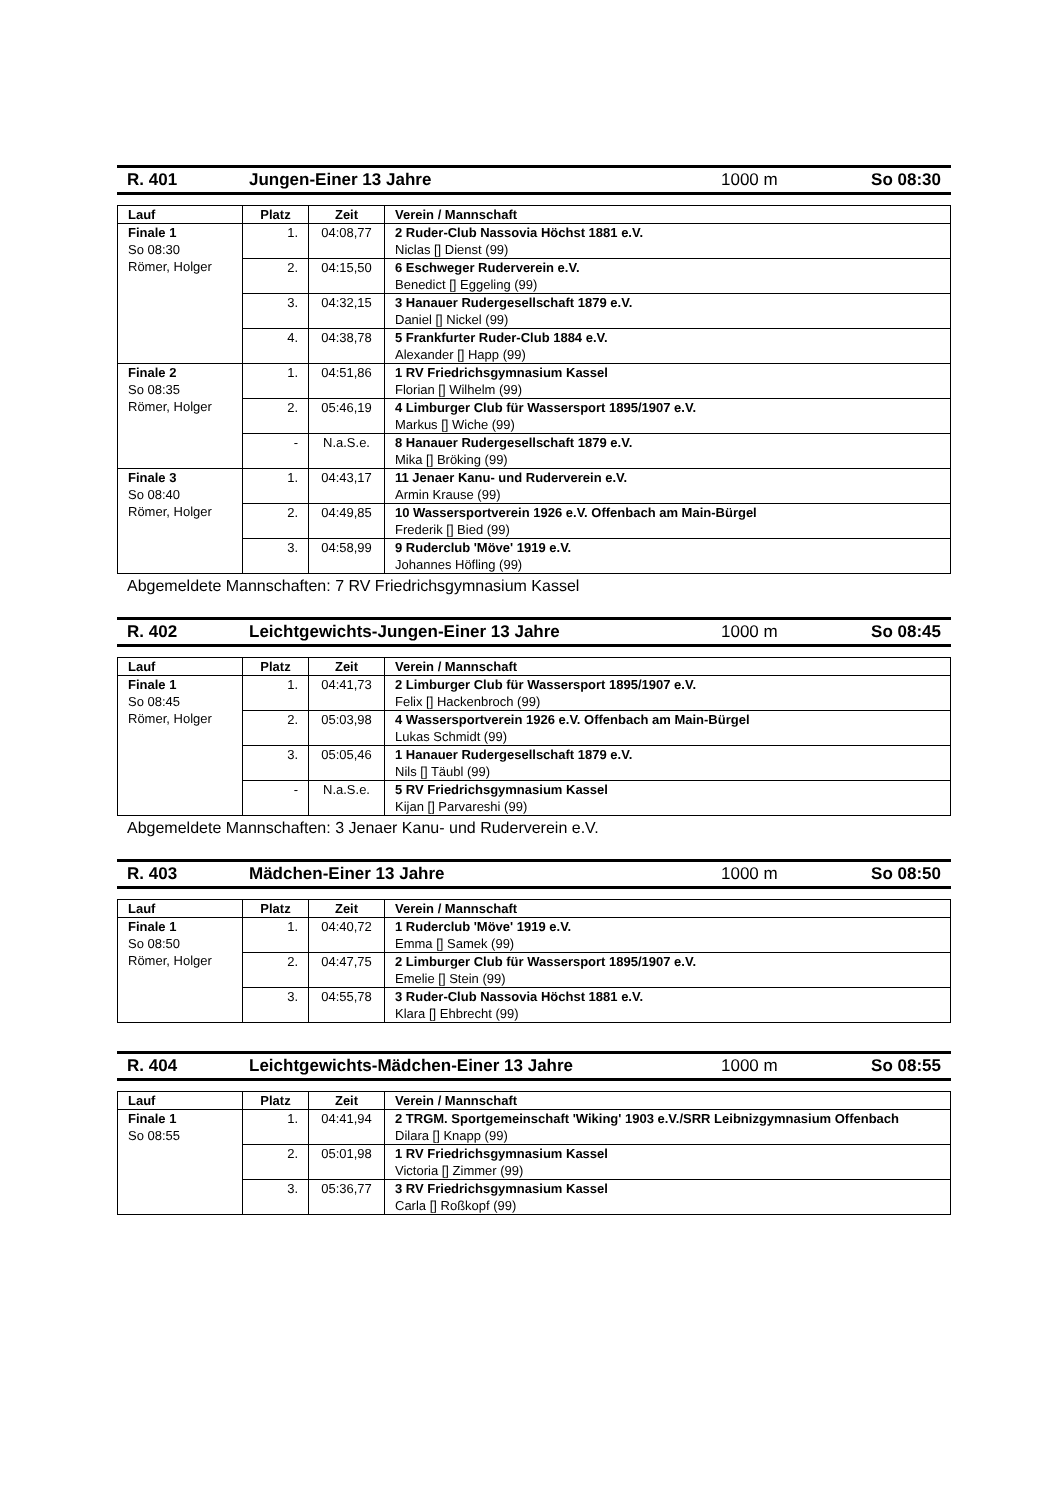R. 401 Jungen-Einer 13 Jahre 1000 m So 08:30
| Lauf | Platz | Zeit | Verein / Mannschaft |
| --- | --- | --- | --- |
| Finale 1 So 08:30 Römer, Holger | 1. | 04:08,77 | 2 Ruder-Club Nassovia Höchst 1881 e.V. Niclas [] Dienst (99) |
| | 2. | 04:15,50 | 6 Eschweger Ruderverein e.V. Benedict [] Eggeling (99) |
| | 3. | 04:32,15 | 3 Hanauer Rudergesellschaft 1879 e.V. Daniel [] Nickel (99) |
| | 4. | 04:38,78 | 5 Frankfurter Ruder-Club 1884 e.V. Alexander [] Happ (99) |
| Finale 2 So 08:35 Römer, Holger | 1. | 04:51,86 | 1 RV Friedrichsgymnasium Kassel Florian [] Wilhelm (99) |
| | 2. | 05:46,19 | 4 Limburger Club für Wassersport 1895/1907 e.V. Markus [] Wiche (99) |
| | - | N.a.S.e. | 8 Hanauer Rudergesellschaft 1879 e.V. Mika [] Bröking (99) |
| Finale 3 So 08:40 Römer, Holger | 1. | 04:43,17 | 11 Jenaer Kanu- und Ruderverein e.V. Armin Krause (99) |
| | 2. | 04:49,85 | 10 Wassersportverein 1926 e.V. Offenbach am Main-Bürgel Frederik [] Bied (99) |
| | 3. | 04:58,99 | 9 Ruderclub 'Möve' 1919 e.V. Johannes Höfling (99) |
Abgemeldete Mannschaften: 7 RV Friedrichsgymnasium Kassel
R. 402 Leichtgewichts-Jungen-Einer 13 Jahre 1000 m So 08:45
| Lauf | Platz | Zeit | Verein / Mannschaft |
| --- | --- | --- | --- |
| Finale 1 So 08:45 Römer, Holger | 1. | 04:41,73 | 2 Limburger Club für Wassersport 1895/1907 e.V. Felix [] Hackenbroch (99) |
| | 2. | 05:03,98 | 4 Wassersportverein 1926 e.V. Offenbach am Main-Bürgel Lukas Schmidt (99) |
| | 3. | 05:05,46 | 1 Hanauer Rudergesellschaft 1879 e.V. Nils [] Täubl (99) |
| | - | N.a.S.e. | 5 RV Friedrichsgymnasium Kassel Kijan [] Parvareshi (99) |
Abgemeldete Mannschaften: 3 Jenaer Kanu- und Ruderverein e.V.
R. 403 Mädchen-Einer 13 Jahre 1000 m So 08:50
| Lauf | Platz | Zeit | Verein / Mannschaft |
| --- | --- | --- | --- |
| Finale 1 So 08:50 Römer, Holger | 1. | 04:40,72 | 1 Ruderclub 'Möve' 1919 e.V. Emma [] Samek (99) |
| | 2. | 04:47,75 | 2 Limburger Club für Wassersport 1895/1907 e.V. Emelie [] Stein (99) |
| | 3. | 04:55,78 | 3 Ruder-Club Nassovia Höchst 1881 e.V. Klara [] Ehbrecht (99) |
R. 404 Leichtgewichts-Mädchen-Einer 13 Jahre 1000 m So 08:55
| Lauf | Platz | Zeit | Verein / Mannschaft |
| --- | --- | --- | --- |
| Finale 1 So 08:55 | 1. | 04:41,94 | 2 TRGM. Sportgemeinschaft 'Wiking' 1903 e.V./SRR Leibnizgymnasium Offenbach Dilara [] Knapp (99) |
| | 2. | 05:01,98 | 1 RV Friedrichsgymnasium Kassel Victoria [] Zimmer (99) |
| | 3. | 05:36,77 | 3 RV Friedrichsgymnasium Kassel Carla [] Roßkopf (99) |